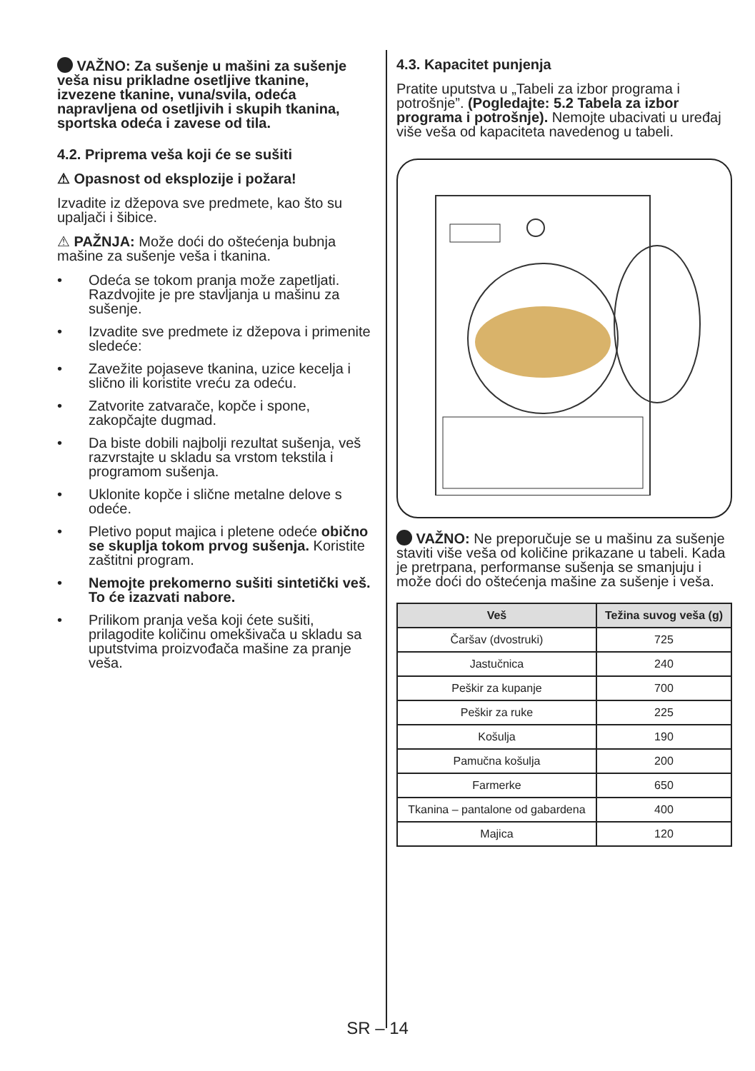VAŽNO: Za sušenje u mašini za sušenje veša nisu prikladne osetljive tkanine, izvezene tkanine, vuna/svila, odeća napravljena od osetljivih i skupih tkanina, sportska odeća i zavese od tila.
4.2. Priprema veša koji će se sušiti
⚠ Opasnost od eksplozije i požara!
Izvadite iz džepova sve predmete, kao što su upaljači i šibice.
⚠ PAŽNJA: Može doći do oštećenja bubnja mašine za sušenje veša i tkanina.
• Odeća se tokom pranja može zapetljati. Razdvojite je pre stavljanja u mašinu za sušenje.
• Izvadite sve predmete iz džepova i primenite sledeće:
• Zavežite pojaseve tkanina, uzice kecelja i slično ili koristite vreću za odeću.
• Zatvorite zatvarače, kopče i spone, zakopčajte dugmad.
• Da biste dobili najbolji rezultat sušenja, veš razvrstajte u skladu sa vrstom tekstila i programom sušenja.
• Uklonite kopče i slične metalne delove s odeće.
• Pletivo poput majica i pletene odeće obično se skuplja tokom prvog sušenja. Koristite zaštitni program.
• Nemojte prekomerno sušiti sintetički veš. To će izazvati nabore.
• Prilikom pranja veša koji ćete sušiti, prilagodite količinu omekšivača u skladu sa uputstvima proizvođača mašine za pranje veša.
4.3. Kapacitet punjenja
Pratite uputstva u „Tabeli za izbor programa i potrošnje”. (Pogledajte: 5.2 Tabela za izbor programa i potrošnje). Nemojte ubacivati u uređaj više veša od kapaciteta navedenog u tabeli.
VAŽNO: Ne preporučuje se u mašinu za sušenje staviti više veša od količine prikazane u tabeli. Kada je pretrpana, performanse sušenja se smanjuju i može doći do oštećenja mašine za sušenje i veša.
| Veš | Težina suvog veša (g) |
| --- | --- |
| Čaršav (dvostruki) | 725 |
| Jastučnica | 240 |
| Peškir za kupanje | 700 |
| Peškir za ruke | 225 |
| Košulja | 190 |
| Pamučna košulja | 200 |
| Farmerke | 650 |
| Tkanina – pantalone od gabardena | 400 |
| Majica | 120 |
SR – 14